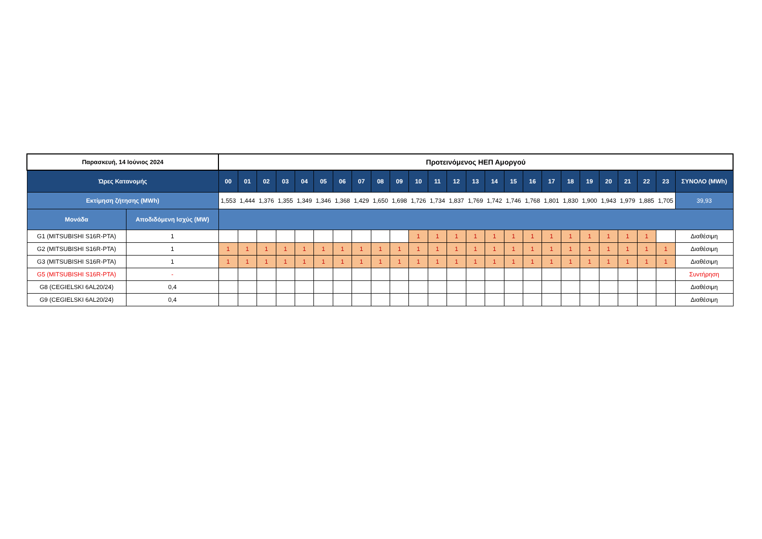| Παρασκευή, 14 Ιούνιος 2024 | | Προτεινόμενος ΗΕΠ Αμοργού | | | | | | | | | | | | | | | | | | | | | | | | |
| Ώρες Κατανομής | | 00 | 01 | 02 | 03 | 04 | 05 | 06 | 07 | 08 | 09 | 10 | 11 | 12 | 13 | 14 | 15 | 16 | 17 | 18 | 19 | 20 | 21 | 22 | 23 | ΣΥΝΟΛΟ (MWh) |
| Εκτίμηση ζήτησης (MWh) | | 1,553 | 1,444 | 1,376 | 1,355 | 1,349 | 1,346 | 1,368 | 1,429 | 1,650 | 1,698 | 1,726 | 1,734 | 1,837 | 1,769 | 1,742 | 1,746 | 1,768 | 1,801 | 1,830 | 1,900 | 1,943 | 1,979 | 1,885 | 1,705 | 39,93 |
| Μονάδα | Αποδιδόμενη Ισχύς (MW) | | | | | | | | | | | | | | | | | | | | | | | | | |
| G1 (MITSUBISHI S16R-PTA) | 1 | | | | | | | | | | | 1 | 1 | 1 | 1 | 1 | 1 | 1 | 1 | 1 | 1 | 1 | 1 | 1 | | Διαθέσιμη |
| G2 (MITSUBISHI S16R-PTA) | 1 | 1 | 1 | 1 | 1 | 1 | 1 | 1 | 1 | 1 | 1 | 1 | 1 | 1 | 1 | 1 | 1 | 1 | 1 | 1 | 1 | 1 | 1 | 1 | 1 | Διαθέσιμη |
| G3 (MITSUBISHI S16R-PTA) | 1 | 1 | 1 | 1 | 1 | 1 | 1 | 1 | 1 | 1 | 1 | 1 | 1 | 1 | 1 | 1 | 1 | 1 | 1 | 1 | 1 | 1 | 1 | 1 | 1 | Διαθέσιμη |
| G5 (MITSUBISHI S16R-PTA) | - | | | | | | | | | | | | | | | | | | | | | | | | | Συντήρηση |
| G8 (CEGIELSKI 6AL20/24) | 0,4 | | | | | | | | | | | | | | | | | | | | | | | | | Διαθέσιμη |
| G9 (CEGIELSKI 6AL20/24) | 0,4 | | | | | | | | | | | | | | | | | | | | | | | | | Διαθέσιμη |